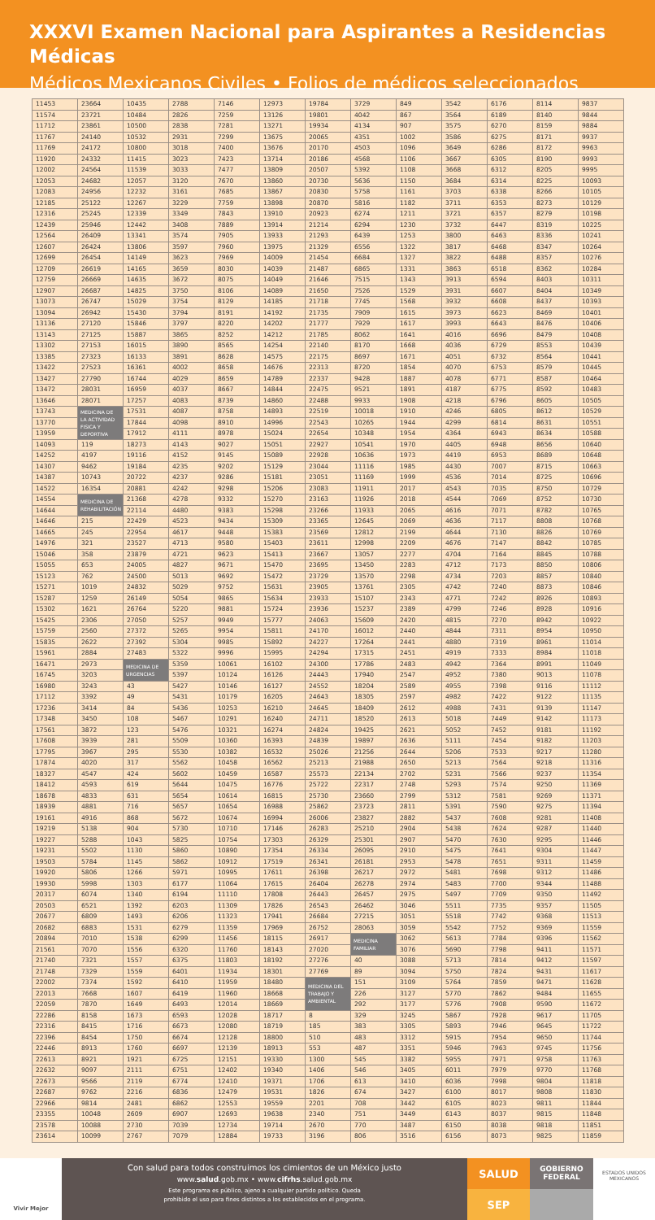XXXVI Examen Nacional para Aspirantes a Residencias Médicas
Médicos Mexicanos Civiles • Folios de médicos seleccionados
| 11453 | 23664 | 10435 | 2788 | 7146 | 12973 | 19784 | 3729 | 849 | 3542 | 6176 | 8114 | 9837 |
| 11574 | 23721 | 10484 | 2826 | 7259 | 13126 | 19801 | 4042 | 867 | 3564 | 6189 | 8140 | 9844 |
| 11712 | 23861 | 10500 | 2838 | 7281 | 13271 | 19934 | 4134 | 907 | 3575 | 6270 | 8159 | 9884 |
| 11767 | 24140 | 10532 | 2931 | 7299 | 13675 | 20065 | 4351 | 1002 | 3586 | 6275 | 8171 | 9937 |
| 11769 | 24172 | 10800 | 3018 | 7400 | 13676 | 20170 | 4503 | 1096 | 3649 | 6286 | 8172 | 9963 |
| 11920 | 24332 | 11415 | 3023 | 7423 | 13714 | 20186 | 4568 | 1106 | 3667 | 6305 | 8190 | 9993 |
| 12002 | 24564 | 11539 | 3033 | 7477 | 13809 | 20507 | 5392 | 1108 | 3668 | 6312 | 8205 | 9995 |
| 12053 | 24682 | 12057 | 3120 | 7670 | 13860 | 20730 | 5636 | 1150 | 3684 | 6314 | 8225 | 10093 |
| 12083 | 24956 | 12232 | 3161 | 7685 | 13867 | 20830 | 5758 | 1161 | 3703 | 6338 | 8266 | 10105 |
| 12185 | 25122 | 12267 | 3229 | 7759 | 13898 | 20870 | 5816 | 1182 | 3711 | 6353 | 8273 | 10129 |
| 12316 | 25245 | 12339 | 3349 | 7843 | 13910 | 20923 | 6274 | 1211 | 3721 | 6357 | 8279 | 10198 |
| 12439 | 25946 | 12442 | 3408 | 7889 | 13914 | 21214 | 6294 | 1230 | 3732 | 6447 | 8319 | 10225 |
| 12564 | 26409 | 13341 | 3574 | 7905 | 13933 | 21293 | 6439 | 1253 | 3800 | 6463 | 8336 | 10241 |
| 12607 | 26424 | 13806 | 3597 | 7960 | 13975 | 21329 | 6556 | 1322 | 3817 | 6468 | 8347 | 10264 |
| 12699 | 26454 | 14149 | 3623 | 7969 | 14009 | 21454 | 6684 | 1327 | 3822 | 6488 | 8357 | 10276 |
| 12709 | 26619 | 14165 | 3659 | 8030 | 14039 | 21487 | 6865 | 1331 | 3863 | 6518 | 8362 | 10284 |
| 12759 | 26669 | 14635 | 3672 | 8075 | 14049 | 21646 | 7515 | 1343 | 3913 | 6594 | 8403 | 10311 |
| 12907 | 26687 | 14825 | 3750 | 8106 | 14089 | 21650 | 7526 | 1529 | 3931 | 6607 | 8404 | 10349 |
| 13073 | 26747 | 15029 | 3754 | 8129 | 14185 | 21718 | 7745 | 1568 | 3932 | 6608 | 8437 | 10393 |
| 13094 | 26942 | 15430 | 3794 | 8191 | 14192 | 21735 | 7909 | 1615 | 3973 | 6623 | 8469 | 10401 |
| 13136 | 27120 | 15846 | 3797 | 8220 | 14202 | 21777 | 7929 | 1617 | 3993 | 6643 | 8476 | 10406 |
| 13143 | 27125 | 15887 | 3865 | 8252 | 14212 | 21785 | 8062 | 1641 | 4016 | 6696 | 8479 | 10408 |
| 13302 | 27153 | 16015 | 3890 | 8565 | 14254 | 22140 | 8170 | 1668 | 4036 | 6729 | 8553 | 10439 |
| 13385 | 27323 | 16133 | 3891 | 8628 | 14575 | 22175 | 8697 | 1671 | 4051 | 6732 | 8564 | 10441 |
| 13422 | 27523 | 16361 | 4002 | 8658 | 14676 | 22313 | 8720 | 1854 | 4070 | 6753 | 8579 | 10445 |
| 13427 | 27790 | 16744 | 4029 | 8659 | 14789 | 22337 | 9428 | 1887 | 4078 | 6771 | 8587 | 10464 |
| 13472 | 28031 | 16959 | 4037 | 8667 | 14844 | 22475 | 9521 | 1891 | 4187 | 6775 | 8592 | 10483 |
| 13646 | 28071 | 17257 | 4083 | 8739 | 14860 | 22488 | 9933 | 1908 | 4218 | 6796 | 8605 | 10505 |
| 13743 | MEDICINA DE LA ACTIVIDAD FISICA Y DEPORTIVA | 17531 | 4087 | 8758 | 14893 | 22519 | 10018 | 1910 | 4246 | 6805 | 8612 | 10529 |
| 13770 | | 17844 | 4098 | 8910 | 14996 | 22543 | 10265 | 1944 | 4299 | 6814 | 8631 | 10551 |
| 13959 | | 17912 | 4111 | 8978 | 15024 | 22654 | 10348 | 1954 | 4364 | 6943 | 8634 | 10588 |
| 14093 | 119 | 18273 | 4143 | 9027 | 15051 | 22927 | 10541 | 1970 | 4405 | 6948 | 8656 | 10640 |
| 14252 | 4197 | 19116 | 4152 | 9145 | 15089 | 22928 | 10636 | 1973 | 4419 | 6953 | 8689 | 10648 |
| 14307 | 9462 | 19184 | 4235 | 9202 | 15129 | 23044 | 11116 | 1985 | 4430 | 7007 | 8715 | 10663 |
| 14387 | 10743 | 20722 | 4237 | 9286 | 15181 | 23051 | 11169 | 1999 | 4536 | 7014 | 8725 | 10696 |
| 14522 | 16354 | 20881 | 4242 | 9298 | 15206 | 23083 | 11911 | 2017 | 4543 | 7035 | 8750 | 10729 |
| 14554 | MEDICINA DE REHABILITACIÓN | 21368 | 4278 | 9332 | 15270 | 23163 | 11926 | 2018 | 4544 | 7069 | 8752 | 10730 |
| 14644 | | 22114 | 4480 | 9383 | 15298 | 23266 | 11933 | 2065 | 4616 | 7071 | 8782 | 10765 |
| 14646 | 215 | 22429 | 4523 | 9434 | 15309 | 23365 | 12645 | 2069 | 4636 | 7117 | 8808 | 10768 |
| 14665 | 245 | 22954 | 4617 | 9448 | 15383 | 23569 | 12812 | 2199 | 4644 | 7130 | 8826 | 10769 |
| 14976 | 321 | 23527 | 4713 | 9580 | 15403 | 23611 | 12998 | 2209 | 4676 | 7147 | 8842 | 10785 |
| 15046 | 358 | 23879 | 4721 | 9623 | 15413 | 23667 | 13057 | 2277 | 4704 | 7164 | 8845 | 10788 |
| 15055 | 653 | 24005 | 4827 | 9671 | 15470 | 23695 | 13450 | 2283 | 4712 | 7173 | 8850 | 10806 |
| 15123 | 762 | 24500 | 5013 | 9692 | 15472 | 23729 | 13570 | 2298 | 4734 | 7203 | 8857 | 10840 |
| 15271 | 1019 | 24832 | 5029 | 9752 | 15631 | 23905 | 13761 | 2305 | 4742 | 7240 | 8873 | 10846 |
| 15287 | 1259 | 26149 | 5054 | 9865 | 15634 | 23933 | 15107 | 2343 | 4771 | 7242 | 8926 | 10893 |
| 15302 | 1621 | 26764 | 5220 | 9881 | 15724 | 23936 | 15237 | 2389 | 4799 | 7246 | 8928 | 10916 |
| 15425 | 2306 | 27050 | 5257 | 9949 | 15777 | 24063 | 15609 | 2420 | 4815 | 7270 | 8942 | 10922 |
| 15759 | 2560 | 27372 | 5265 | 9954 | 15811 | 24170 | 16012 | 2440 | 4844 | 7311 | 8954 | 10950 |
| 15835 | 2622 | 27392 | 5304 | 9985 | 15892 | 24227 | 17264 | 2441 | 4880 | 7319 | 8961 | 11014 |
| 15961 | 2884 | 27483 | 5322 | 9996 | 15995 | 24294 | 17315 | 2451 | 4919 | 7333 | 8984 | 11018 |
| 16471 | 2973 | MEDICINA DE URGENCIAS | 5359 | 10061 | 16102 | 24300 | 17786 | 2483 | 4942 | 7364 | 8991 | 11049 |
| 16745 | 3203 | | 5397 | 10124 | 16126 | 24443 | 17940 | 2547 | 4952 | 7380 | 9013 | 11078 |
| 16980 | 3243 | 43 | 5427 | 10146 | 16127 | 24552 | 18204 | 2589 | 4955 | 7398 | 9116 | 11112 |
| 17112 | 3392 | 49 | 5431 | 10179 | 16205 | 24643 | 18305 | 2597 | 4982 | 7422 | 9122 | 11135 |
| 17236 | 3414 | 84 | 5436 | 10253 | 16210 | 24645 | 18409 | 2612 | 4988 | 7431 | 9139 | 11147 |
| 17348 | 3450 | 108 | 5467 | 10291 | 16240 | 24711 | 18520 | 2613 | 5018 | 7449 | 9142 | 11173 |
| 17561 | 3872 | 123 | 5476 | 10321 | 16274 | 24824 | 19425 | 2621 | 5052 | 7452 | 9181 | 11192 |
| 17608 | 3939 | 281 | 5509 | 10360 | 16393 | 24839 | 19897 | 2636 | 5111 | 7454 | 9182 | 11203 |
| 17795 | 3967 | 295 | 5530 | 10382 | 16532 | 25026 | 21256 | 2644 | 5206 | 7533 | 9217 | 11280 |
| 17874 | 4020 | 317 | 5562 | 10458 | 16562 | 25213 | 21988 | 2650 | 5213 | 7564 | 9218 | 11316 |
| 18327 | 4547 | 424 | 5602 | 10459 | 16587 | 25573 | 22134 | 2702 | 5231 | 7566 | 9237 | 11354 |
| 18412 | 4593 | 619 | 5644 | 10475 | 16776 | 25722 | 22317 | 2748 | 5293 | 7574 | 9250 | 11369 |
| 18678 | 4833 | 631 | 5654 | 10614 | 16815 | 25730 | 23660 | 2799 | 5312 | 7581 | 9269 | 11371 |
| 18939 | 4881 | 716 | 5657 | 10654 | 16988 | 25862 | 23723 | 2811 | 5391 | 7590 | 9275 | 11394 |
| 19161 | 4916 | 868 | 5672 | 10674 | 16994 | 26006 | 23827 | 2882 | 5437 | 7608 | 9281 | 11408 |
| 19219 | 5138 | 904 | 5730 | 10710 | 17146 | 26283 | 25210 | 2904 | 5438 | 7624 | 9287 | 11440 |
| 19227 | 5288 | 1043 | 5825 | 10754 | 17303 | 26329 | 25301 | 2907 | 5470 | 7630 | 9295 | 11446 |
| 19231 | 5502 | 1130 | 5860 | 10890 | 17354 | 26334 | 26095 | 2910 | 5475 | 7641 | 9304 | 11447 |
| 19503 | 5784 | 1145 | 5862 | 10912 | 17519 | 26341 | 26181 | 2953 | 5478 | 7651 | 9311 | 11459 |
| 19920 | 5806 | 1266 | 5971 | 10995 | 17611 | 26398 | 26217 | 2972 | 5481 | 7698 | 9312 | 11486 |
| 19930 | 5998 | 1303 | 6177 | 11064 | 17615 | 26404 | 26278 | 2974 | 5483 | 7700 | 9344 | 11488 |
| 20317 | 6074 | 1340 | 6194 | 11110 | 17808 | 26443 | 26457 | 2975 | 5497 | 7709 | 9350 | 11492 |
| 20503 | 6521 | 1392 | 6203 | 11309 | 17826 | 26543 | 26462 | 3046 | 5511 | 7735 | 9357 | 11505 |
| 20677 | 6809 | 1493 | 6206 | 11323 | 17941 | 26684 | 27215 | 3051 | 5518 | 7742 | 9368 | 11513 |
| 20682 | 6883 | 1531 | 6279 | 11359 | 17969 | 26752 | 28063 | 3059 | 5542 | 7752 | 9369 | 11559 |
| 20894 | 7010 | 1538 | 6299 | 11456 | 18115 | 26917 | MEDICINA FAMILIAR | 3062 | 5613 | 7784 | 9396 | 11562 |
| 21561 | 7070 | 1556 | 6320 | 11760 | 18143 | 27020 | | 3076 | 5690 | 7798 | 9411 | 11571 |
| 21740 | 7321 | 1557 | 6375 | 11803 | 18192 | 27276 | 40 | 3088 | 5713 | 7814 | 9412 | 11597 |
| 21748 | 7329 | 1559 | 6401 | 11934 | 18301 | 27769 | 89 | 3094 | 5750 | 7824 | 9431 | 11617 |
| 22002 | 7374 | 1592 | 6410 | 11959 | 18480 | MEDICINA DEL TRABAJO Y AMBIENTAL | 151 | 3109 | 5764 | 7859 | 9471 | 11628 |
| 22013 | 7668 | 1607 | 6419 | 11960 | 18668 | | 226 | 3127 | 5770 | 7862 | 9484 | 11655 |
| 22059 | 7870 | 1649 | 6493 | 12014 | 18669 | | 292 | 3177 | 5776 | 7908 | 9590 | 11672 |
| 22286 | 8158 | 1673 | 6593 | 12028 | 18717 | 8 | 329 | 3245 | 5867 | 7928 | 9617 | 11705 |
| 22316 | 8415 | 1716 | 6673 | 12080 | 18719 | 185 | 383 | 3305 | 5893 | 7946 | 9645 | 11722 |
| 22396 | 8454 | 1750 | 6674 | 12128 | 18800 | 510 | 483 | 3312 | 5915 | 7954 | 9650 | 11744 |
| 22446 | 8913 | 1760 | 6697 | 12139 | 18913 | 553 | 487 | 3351 | 5946 | 7963 | 9745 | 11756 |
| 22613 | 8921 | 1921 | 6725 | 12151 | 19330 | 1300 | 545 | 3382 | 5955 | 7971 | 9758 | 11763 |
| 22632 | 9097 | 2111 | 6751 | 12402 | 19340 | 1406 | 546 | 3405 | 6011 | 7979 | 9770 | 11768 |
| 22673 | 9566 | 2119 | 6774 | 12410 | 19371 | 1706 | 613 | 3410 | 6036 | 7998 | 9804 | 11818 |
| 22687 | 9762 | 2216 | 6836 | 12479 | 19531 | 1826 | 674 | 3427 | 6100 | 8017 | 9808 | 11830 |
| 22966 | 9814 | 2481 | 6862 | 12553 | 19559 | 2201 | 708 | 3442 | 6105 | 8023 | 9811 | 11844 |
| 23355 | 10048 | 2609 | 6907 | 12693 | 19638 | 2340 | 751 | 3449 | 6143 | 8037 | 9815 | 11848 |
| 23578 | 10088 | 2730 | 7039 | 12734 | 19714 | 2670 | 770 | 3487 | 6150 | 8038 | 9818 | 11851 |
| 23614 | 10099 | 2767 | 7079 | 12884 | 19733 | 3196 | 806 | 3516 | 6156 | 8073 | 9825 | 11859 |
Vivir Mejor
Con salud para todos construimos los cimientos de un México justo
www.salud.gob.mx • www.cifrhs.salud.gob.mx
Este programa es público, ajeno a cualquier partido político. Queda
prohibido el uso para fines distintos a los establecidos en el programa.
SALUD
SEP
GOBIERNO
FEDERAL
ESTADOS UNIDOS MEXICANOS